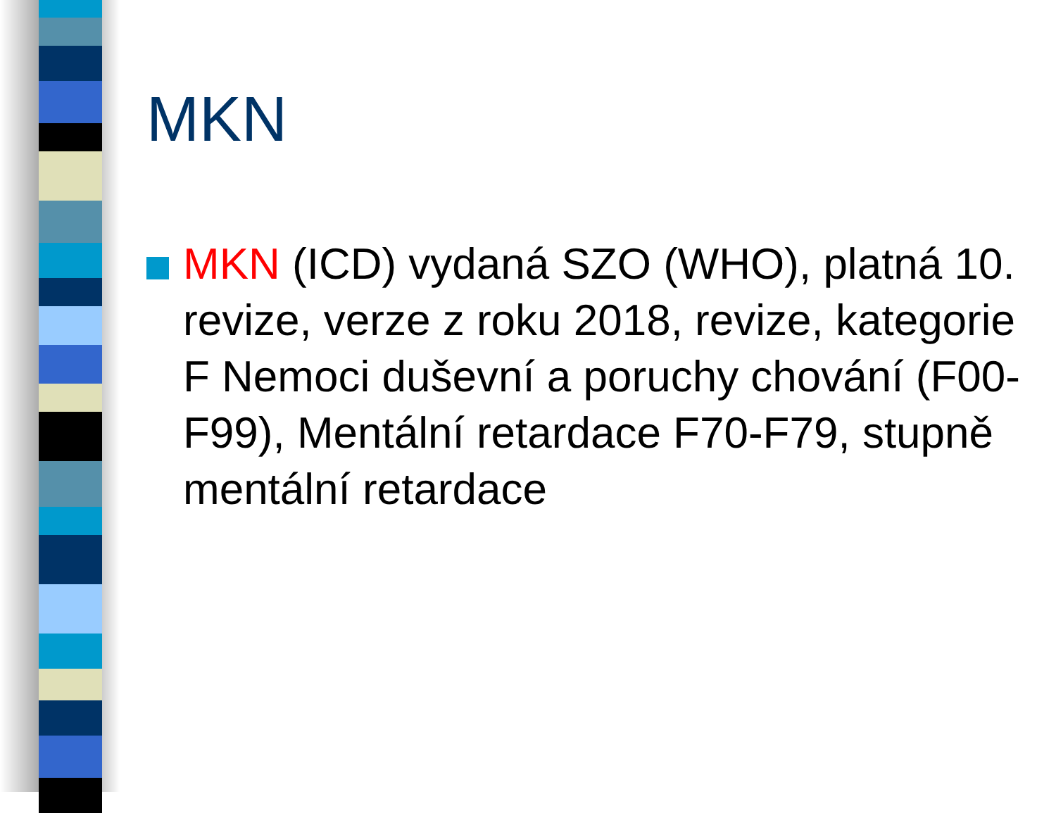MKN
MKN (ICD) vydaná SZO (WHO), platná 10. revize, verze z roku 2018, revize, kategorie F Nemoci duševní a poruchy chování (F00-F99), Mentální retardace F70-F79, stupně mentální retardace